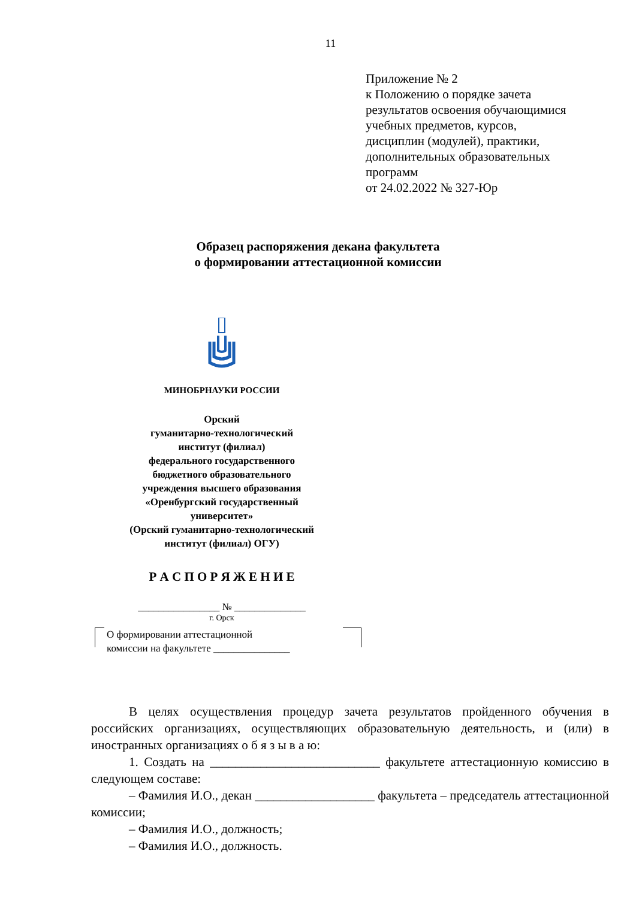11
Приложение № 2
к Положению о порядке зачета
результатов освоения обучающимися
учебных предметов, курсов,
дисциплин (модулей), практики,
дополнительных образовательных
программ
от 24.02.2022 № 327-Юр
Образец распоряжения декана факультета
о формировании аттестационной комиссии
МИНОБРНАУКИ РОССИИ
Орский
гуманитарно-технологический
институт (филиал)
федерального государственного
бюджетного образовательного
учреждения высшего образования
«Оренбургский государственный
университет»
(Орский гуманитарно-технологический
институт (филиал) ОГУ)
Р А С П О Р Я Ж Е Н И Е
________________ № ______________
г. Орск
О формировании аттестационной
комиссии на факультете _______________
В целях осуществления процедур зачета результатов пройденного обучения в российских организациях, осуществляющих образовательную деятельность, и (или) в иностранных организациях о б я з ы в а ю:
1. Создать на ___________________________ факультете аттестационную комиссию в следующем составе:
– Фамилия И.О., декан ___________________ факультета – председатель аттестационной комиссии;
– Фамилия И.О., должность;
– Фамилия И.О., должность.